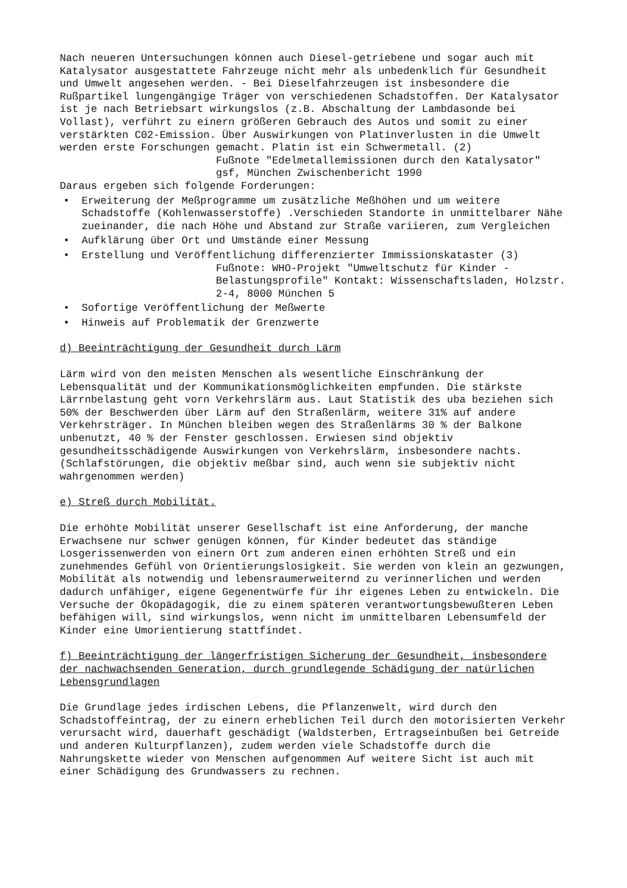Nach neueren Untersuchungen können auch Diesel-getriebene und sogar auch mit Katalysator ausgestattete Fahrzeuge nicht mehr als unbedenklich für Gesundheit und Umwelt angesehen werden. - Bei Dieselfahrzeugen ist insbesondere die Rußpartikel lungengängige Träger von verschiedenen Schadstoffen. Der Katalysator ist je nach Betriebsart wirkungslos (z.B. Abschaltung der Lambdasonde bei Vollast), verführt zu einern größeren Gebrauch des Autos und somit zu einer verstärkten C02-Emission. Über Auswirkungen von Platinverlusten in die Umwelt werden erste Forschungen gemacht. Platin ist ein Schwermetall. (2)
Fußnote "Edelmetallemissionen durch den Katalysator" gsf, München Zwischenbericht 1990
Daraus ergeben sich folgende Forderungen:
• Erweiterung der Meßprogramme um zusätzliche Meßhöhen und um weitere Schadstoffe (Kohlenwasserstoffe) .Verschieden Standorte in unmittelbarer Nähe zueinander, die nach Höhe und Abstand zur Straße variieren, zum Vergleichen
• Aufklärung über Ort und Umstände einer Messung
• Erstellung und Veröffentlichung differenzierter Immissionskataster (3)
Fußnote: WHO-Projekt "Umweltschutz für Kinder - Belastungsprofile" Kontakt: Wissenschaftsladen, Holzstr. 2-4, 8000 München 5
• Sofortige Veröffentlichung der Meßwerte
• Hinweis auf Problematik der Grenzwerte
d) Beeinträchtigung der Gesundheit durch Lärm
Lärm wird von den meisten Menschen als wesentliche Einschränkung der Lebensqualität und der Kommunikationsmöglichkeiten empfunden. Die stärkste Lärrnbelastung geht vorn Verkehrslärm aus. Laut Statistik des uba beziehen sich 50% der Beschwerden über Lärm auf den Straßenlärm, weitere 31% auf andere Verkehrsträger. In München bleiben wegen des Straßenlärms 30 % der Balkone unbenutzt, 40 % der Fenster geschlossen. Erwiesen sind objektiv gesundheitsschädigende Auswirkungen von Verkehrslärm, insbesondere nachts. (Schlafstörungen, die objektiv meßbar sind, auch wenn sie subjektiv nicht wahrgenommen werden)
e) Streß durch Mobilität.
Die erhöhte Mobilität unserer Gesellschaft ist eine Anforderung, der manche Erwachsene nur schwer genügen können, für Kinder bedeutet das ständige Losgerissenwerden von einern Ort zum anderen einen erhöhten Streß und ein zunehmendes Gefühl von Orientierungslosigkeit. Sie werden von klein an gezwungen, Mobilität als notwendig und lebensraumerweiternd zu verinnerlichen und werden dadurch unfähiger, eigene Gegenentwürfe für ihr eigenes Leben zu entwickeln. Die Versuche der Ökopädagogik, die zu einem späteren verantwortungsbewußteren Leben befähigen will, sind wirkungslos, wenn nicht im unmittelbaren Lebensumfeld der Kinder eine Umorientierung stattfindet.
f) Beeinträchtigung der längerfristigen Sicherung der Gesundheit, insbesondere der nachwachsenden Generation, durch grundlegende Schädigung der natürlichen Lebensgrundlagen
Die Grundlage jedes irdischen Lebens, die Pflanzenwelt, wird durch den Schadstoffeintrag, der zu einern erheblichen Teil durch den motorisierten Verkehr verursacht wird, dauerhaft geschädigt (Waldsterben, Ertragseinbußen bei Getreide und anderen Kulturpflanzen), zudem werden viele Schadstoffe durch die Nahrungskette wieder von Menschen aufgenommen Auf weitere Sicht ist auch mit einer Schädigung des Grundwassers zu rechnen.